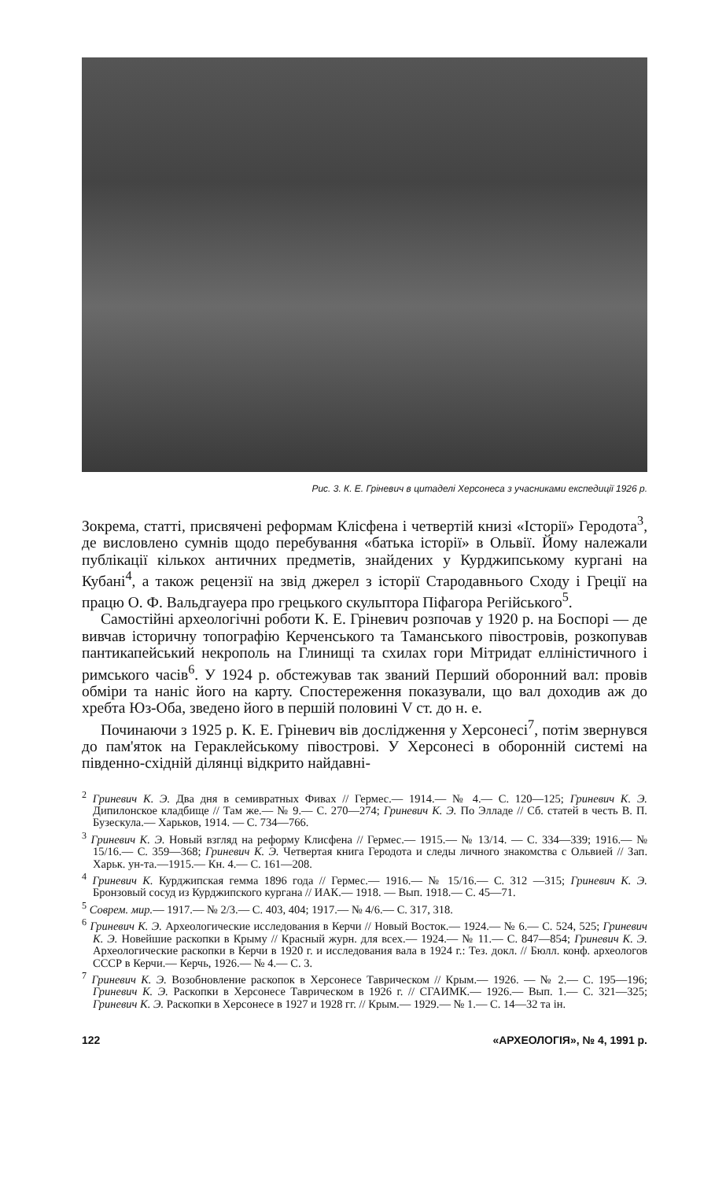Рис. 3. К. Е. Гріневич в цитаделі Херсонеса з учасниками експедиції 1926 р.
Зокрема, статті, присвячені реформам Клісфена і четвертій книзі «Історії» Геродота<sup>3</sup>, де висловлено сумнів щодо перебування «батька історії» в Ольвії. Йому належали публікації кількох античних предметів, знайдених у Курджипському кургані на Кубані<sup>4</sup>, а також рецензії на звід джерел з історії Стародавнього Сходу і Греції на працю О. Ф. Вальдгауера про грецького скульптора Піфагора Регійського<sup>5</sup>.
Самостійні археологічні роботи К. Е. Гріневич розпочав у 1920 р. на Боспорі — де вивчав історичну топографію Керченського та Таманського півостровів, розкопував пантикапейський некрополь на Глинищі та схилах гори Мітридат елліністичного і римського часів<sup>6</sup>. У 1924 р. обстежував так званий Перший оборонний вал: провів обміри та наніс його на карту. Спостереження показували, що вал доходив аж до хребта Юз-Оба, зведено його в першій половині V ст. до н. е.
Починаючи з 1925 р. К. Е. Гріневич вів дослідження у Херсонесі<sup>7</sup>, потім звернувся до пам'яток на Гераклейському півострові. У Херсонесі в оборонній системі на південно-східній ділянці відкрито найдавні-
<sup>2</sup> Гриневич К. Э. Два дня в семивратных Фивах // Гермес.— 1914.— № 4.— С. 120—125; Гриневич К. Э. Дипилонское кладбище // Там же.— № 9.— С. 270—274; Гриневич К. Э. По Элладе // Сб. статей в честь В. П. Бузескула.— Харьков, 1914. — С. 734—766.
<sup>3</sup> Гриневич К. Э. Новый взгляд на реформу Клисфена // Гермес.— 1915.— № 13/14. — С. 334—339; 1916.— № 15/16.— С. 359—368; Гриневич К. Э. Четвертая книга Геродота и следы личного знакомства с Ольвией // Зап. Харьк. ун-та.—1915.— Кн. 4.— С. 161—208.
<sup>4</sup> Гриневич К. Курджипская гемма 1896 года // Гермес.— 1916.— № 15/16.— С. 312 —315; Гриневич К. Э. Бронзовый сосуд из Курджипского кургана // ИАК.— 1918. — Вып. 1918.— С. 45—71.
<sup>5</sup> Соврем. мир.— 1917.— № 2/3.— С. 403, 404; 1917.— № 4/6.— С. 317, 318.
<sup>6</sup> Гриневич К. Э. Археологические исследования в Керчи // Новый Восток.— 1924.— № 6.— С. 524, 525; Гриневич К. Э. Новейшие раскопки в Крыму // Красный журн. для всех.— 1924.— № 11.— С. 847—854; Гриневич К. Э. Археологические раскопки в Керчи в 1920 г. и исследования вала в 1924 г.: Тез. докл. // Бюлл. конф. археологов СССР в Керчи.— Керчь, 1926.— № 4.— С. 3.
<sup>7</sup> Гриневич К. Э. Возобновление раскопок в Херсонесе Таврическом // Крым.— 1926. — № 2.— С. 195—196; Гриневич К. Э. Раскопки в Херсонесе Таврическом в 1926 г. // СГАИМК.— 1926.— Вып. 1.— С. 321—325; Гриневич К. Э. Раскопки в Херсонесе в 1927 и 1928 гг. // Крым.— 1929.— № 1.— С. 14—32 та ін.
122 «АРХЕОЛОГІЯ», № 4, 1991 р.